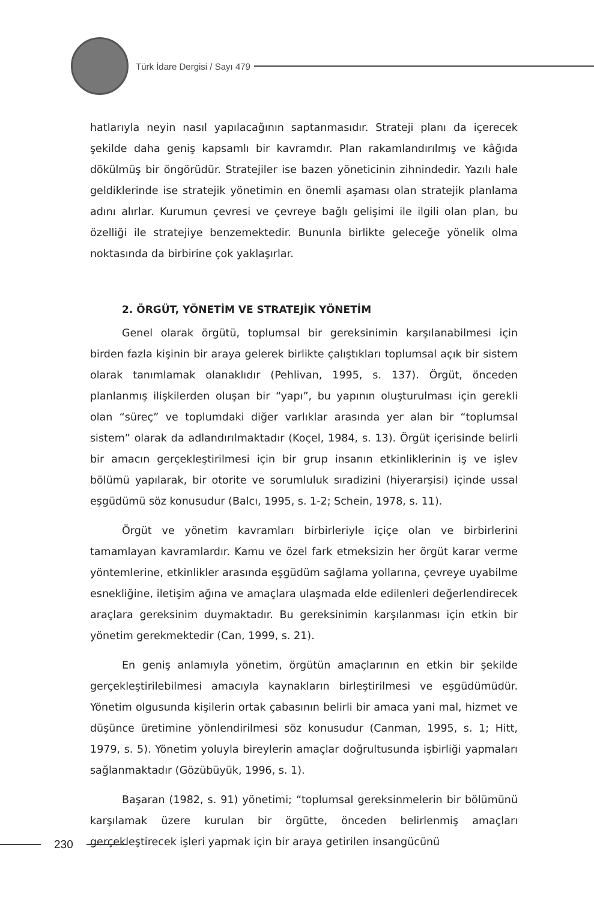Türk İdare Dergisi / Sayı 479
hatlarıyla neyin nasıl yapılacağının saptanmasıdır. Strateji planı da içerecek şekilde daha geniş kapsamlı bir kavramdır. Plan rakamlandırılmış ve kâğıda dökülmüş bir öngörüdür. Stratejiler ise bazen yöneticinin zihnindedir. Yazılı hale geldiklerinde ise stratejik yönetimin en önemli aşaması olan stratejik planlama adını alırlar. Kurumun çevresi ve çevreye bağlı gelişimi ile ilgili olan plan, bu özelliği ile stratejiye benzemektedir. Bununla birlikte geleceğe yönelik olma noktasında da birbirine çok yaklaşırlar.
2. ÖRGÜT, YÖNETİM VE STRATEJİK YÖNETİM
Genel olarak örgütü, toplumsal bir gereksinimin karşılanabilmesi için birden fazla kişinin bir araya gelerek birlikte çalıştıkları toplumsal açık bir sistem olarak tanımlamak olanaklıdır (Pehlivan, 1995, s. 137). Örgüt, önceden planlanmış ilişkilerden oluşan bir “yapı”, bu yapının oluşturulması için gerekli olan “süreç” ve toplumdaki diğer varlıklar arasında yer alan bir “toplumsal sistem” olarak da adlandırılmaktadır (Koçel, 1984, s. 13). Örgüt içerisinde belirli bir amacın gerçekleştirilmesi için bir grup insanın etkinliklerinin iş ve işlev bölümü yapılarak, bir otorite ve sorumluluk sıradizini (hiyerarşisi) içinde ussal eşgüdümü söz konusudur (Balcı, 1995, s. 1-2; Schein, 1978, s. 11).
Örgüt ve yönetim kavramları birbirleriyle içiçe olan ve birbirlerini tamamlayan kavramlardır. Kamu ve özel fark etmeksizin her örgüt karar verme yöntemlerine, etkinlikler arasında eşgüdüm sağlama yollarına, çevreye uyabilme esnekliğine, iletişim ağına ve amaçlara ulaşmada elde edilenleri değerlendirecek araçlara gereksinim duymaktadır. Bu gereksinimin karşılanması için etkin bir yönetim gerekmektedir (Can, 1999, s. 21).
En geniş anlamıyla yönetim, örgütün amaçlarının en etkin bir şekilde gerçekleştirilebilmesi amacıyla kaynakların birleştirilmesi ve eşgüdümüdür. Yönetim olgusunda kişilerin ortak çabasının belirli bir amaca yani mal, hizmet ve düşünce üretimine yönlendirilmesi söz konusudur (Canman, 1995, s. 1; Hitt, 1979, s. 5). Yönetim yoluyla bireylerin amaçlar doğrultusunda işbirliği yapmaları sağlanmaktadır (Gözübüyük, 1996, s. 1).
Başaran (1982, s. 91) yönetimi; “toplumsal gereksinmelerin bir bölümünü karşılamak üzere kurulan bir örgütte, önceden belirlenmiş amaçları gerçekleştirecek işleri yapmak için bir araya getirilen insangücünü
230